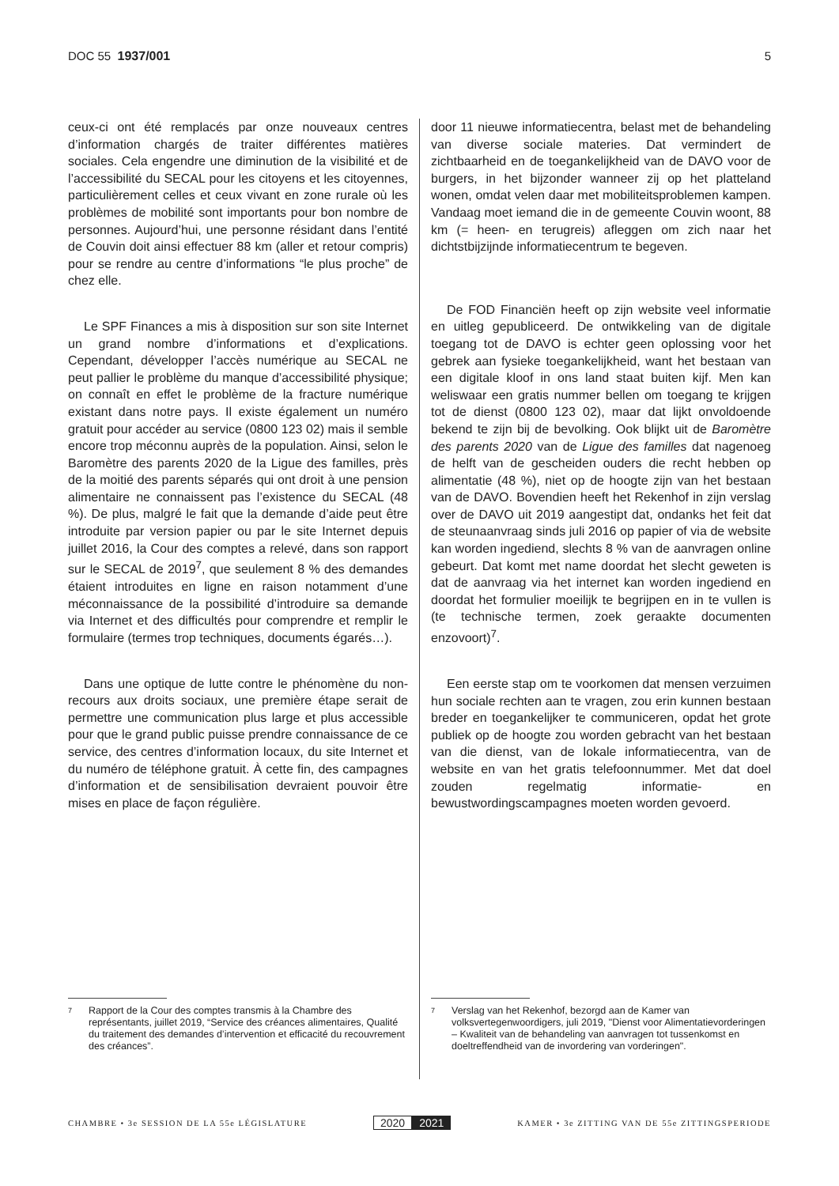DOC 55 1937/001 5
ceux-ci ont été remplacés par onze nouveaux centres d’information chargés de traiter différentes matières sociales. Cela engendre une diminution de la visibilité et de l’accessibilité du SECAL pour les citoyens et les citoyennes, particulièrement celles et ceux vivant en zone rurale où les problèmes de mobilité sont importants pour bon nombre de personnes. Aujourd’hui, une personne résidant dans l’entité de Couvin doit ainsi effectuer 88 km (aller et retour compris) pour se rendre au centre d’informations “le plus proche” de chez elle.
Le SPF Finances a mis à disposition sur son site Internet un grand nombre d’informations et d’explications. Cependant, développer l’accès numérique au SECAL ne peut pallier le problème du manque d’accessibilité physique; on connaît en effet le problème de la fracture numérique existant dans notre pays. Il existe également un numéro gratuit pour accéder au service (0800 123 02) mais il semble encore trop méconnu auprès de la population. Ainsi, selon le Baromètre des parents 2020 de la Ligue des familles, près de la moitié des parents séparés qui ont droit à une pension alimentaire ne connaissent pas l’existence du SECAL (48 %). De plus, malgré le fait que la demande d’aide peut être introduite par version papier ou par le site Internet depuis juillet 2016, la Cour des comptes a relevé, dans son rapport sur le SECAL de 2019<sup>7</sup>, que seulement 8 % des demandes étaient introduites en ligne en raison notamment d’une méconnaissance de la possibilité d’introduire sa demande via Internet et des difficultés pour comprendre et remplir le formulaire (termes trop techniques, documents égarés…).
Dans une optique de lutte contre le phénomène du non-recours aux droits sociaux, une première étape serait de permettre une communication plus large et plus accessible pour que le grand public puisse prendre connaissance de ce service, des centres d’information locaux, du site Internet et du numéro de téléphone gratuit. À cette fin, des campagnes d’information et de sensibilisation devraient pouvoir être mises en place de façon régulière.
door 11 nieuwe informatiecentra, belast met de behandeling van diverse sociale materies. Dat vermindert de zichtbaarheid en de toegankelijkheid van de DAVO voor de burgers, in het bijzonder wanneer zij op het platteland wonen, omdat velen daar met mobiliteitsproblemen kampen. Vandaag moet iemand die in de gemeente Couvin woont, 88 km (= heen- en terugreis) afleggen om zich naar het dichtstbijzijnde informatiecentrum te begeven.
De FOD Financiën heeft op zijn website veel informatie en uitleg gepubliceerd. De ontwikkeling van de digitale toegang tot de DAVO is echter geen oplossing voor het gebrek aan fysieke toegankelijkheid, want het bestaan van een digitale kloof in ons land staat buiten kijf. Men kan weliswaar een gratis nummer bellen om toegang te krijgen tot de dienst (0800 123 02), maar dat lijkt onvoldoende bekend te zijn bij de bevolking. Ook blijkt uit de Baromètre des parents 2020 van de Ligue des familles dat nagenoeg de helft van de gescheiden ouders die recht hebben op alimentatie (48 %), niet op de hoogte zijn van het bestaan van de DAVO. Bovendien heeft het Rekenhof in zijn verslag over de DAVO uit 2019 aangestipt dat, ondanks het feit dat de steunaanvraag sinds juli 2016 op papier of via de website kan worden ingediend, slechts 8 % van de aanvragen online gebeurt. Dat komt met name doordat het slecht geweten is dat de aanvraag via het internet kan worden ingediend en doordat het formulier moeilijk te begrijpen en in te vullen is (te technische termen, zoek geraakte documenten enzovoort)<sup>7</sup>.
Een eerste stap om te voorkomen dat mensen verzuimen hun sociale rechten aan te vragen, zou erin kunnen bestaan breder en toegankelijker te communiceren, opdat het grote publiek op de hoogte zou worden gebracht van het bestaan van die dienst, van de lokale informatiecentra, van de website en van het gratis telefoonnummer. Met dat doel zouden regelmatig informatie- en bewustwordingscampagnes moeten worden gevoerd.
7 Rapport de la Cour des comptes transmis à la Chambre des représentants, juillet 2019, “Service des créances alimentaires, Qualité du traitement des demandes d’intervention et efficacité du recouvrement des créances”.
7 Verslag van het Rekenhof, bezorgd aan de Kamer van volksvertegenwoordigers, juli 2019, "Dienst voor Alimentatievorderingen – Kwaliteit van de behandeling van aanvragen tot tussenkomst en doeltreffendheid van de invordering van vorderingen".
CHAMBRE • 3e SESSION DE LA 55e LÉGISLATURE 2020 2021 KAMER • 3e ZITTING VAN DE 55e ZITTINGSPERIODE